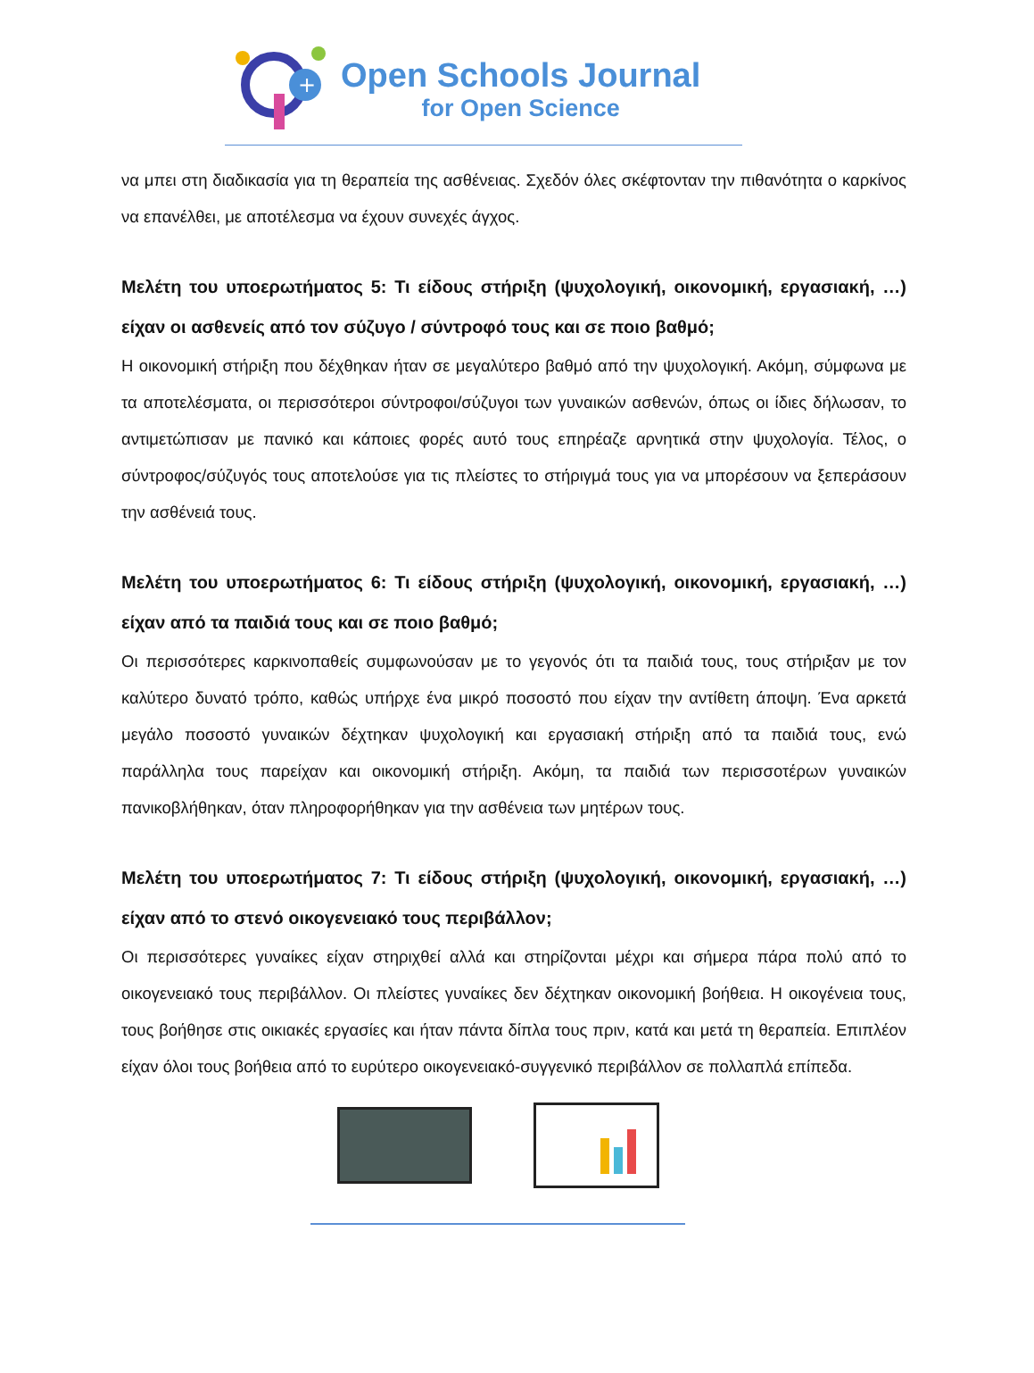+
Open Schools Journal
for Open Science
να μπει στη διαδικασία για τη θεραπεία της ασθένειας. Σχεδόν όλες σκέφτονταν την πιθανότητα ο καρκίνος να επανέλθει, με αποτέλεσμα να έχουν συνεχές άγχος.
Μελέτη του υποερωτήματος 5: Τι είδους στήριξη (ψυχολογική, οικονομική, εργασιακή, …) είχαν οι ασθενείς από τον σύζυγο / σύντροφό τους και σε ποιο βαθμό;
Η οικονομική στήριξη που δέχθηκαν ήταν σε μεγαλύτερο βαθμό από την ψυχολογική. Ακόμη, σύμφωνα με τα αποτελέσματα, οι περισσότεροι σύντροφοι/σύζυγοι των γυναικών ασθενών, όπως οι ίδιες δήλωσαν, το αντιμετώπισαν με πανικό και κάποιες φορές αυτό τους επηρέαζε αρνητικά στην ψυχολογία. Τέλος, ο σύντροφος/σύζυγός τους αποτελούσε για τις πλείστες το στήριγμά τους για να μπορέσουν να ξεπεράσουν την ασθένειά τους.
Μελέτη του υποερωτήματος 6: Τι είδους στήριξη (ψυχολογική, οικονομική, εργασιακή, …) είχαν από τα παιδιά τους και σε ποιο βαθμό;
Οι περισσότερες καρκινοπαθείς συμφωνούσαν με το γεγονός ότι τα παιδιά τους, τους στήριξαν με τον καλύτερο δυνατό τρόπο, καθώς υπήρχε ένα μικρό ποσοστό που είχαν την αντίθετη άποψη. Ένα αρκετά μεγάλο ποσοστό γυναικών δέχτηκαν ψυχολογική και εργασιακή στήριξη από τα παιδιά τους, ενώ παράλληλα τους παρείχαν και οικονομική στήριξη. Ακόμη, τα παιδιά των περισσοτέρων γυναικών πανικοβλήθηκαν, όταν πληροφορήθηκαν για την ασθένεια των μητέρων τους.
Μελέτη του υποερωτήματος 7: Τι είδους στήριξη (ψυχολογική, οικονομική, εργασιακή, …) είχαν από το στενό οικογενειακό τους περιβάλλον;
Οι περισσότερες γυναίκες είχαν στηριχθεί αλλά και στηρίζονται μέχρι και σήμερα πάρα πολύ από το οικογενειακό τους περιβάλλον. Οι πλείστες γυναίκες δεν δέχτηκαν οικονομική βοήθεια. Η οικογένεια τους, τους βοήθησε στις οικιακές εργασίες και ήταν πάντα δίπλα τους πριν, κατά και μετά τη θεραπεία. Επιπλέον είχαν όλοι τους βοήθεια από το ευρύτερο οικογενειακό-συγγενικό περιβάλλον σε πολλαπλά επίπεδα.